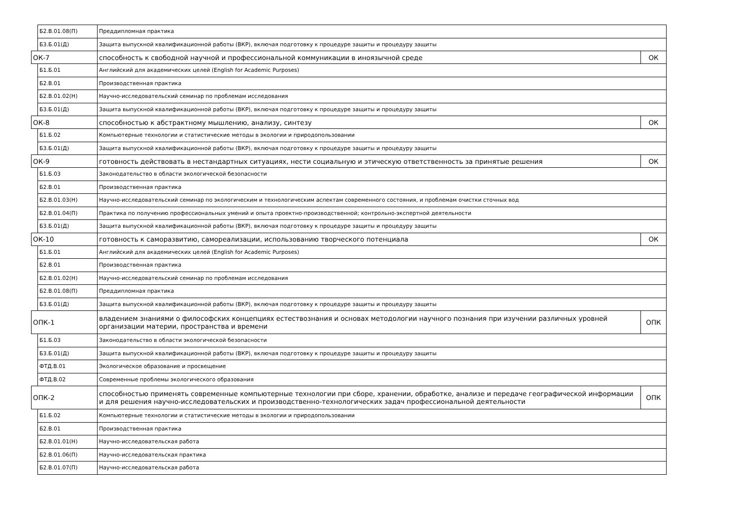| | Б2.В.01.08(П) | Преддипломная практика | |
| | Б3.Б.01(Д) | Защита выпускной квалификационной работы (ВКР), включая подготовку к процедуре защиты и процедуру защиты | |
| ОК-7 | | способность к свободной научной и профессиональной коммуникации в иноязычной среде | ОК |
| | Б1.Б.01 | Английский для академических целей (English for Academic Purposes) | |
| | Б2.В.01 | Производственная практика | |
| | Б2.В.01.02(Н) | Научно-исследовательский семинар по проблемам исследования | |
| | Б3.Б.01(Д) | Защита выпускной квалификационной работы (ВКР), включая подготовку к процедуре защиты и процедуру защиты | |
| ОК-8 | | способностью к абстрактному мышлению, анализу, синтезу | ОК |
| | Б1.Б.02 | Компьютерные технологии и статистические методы в экологии и природопользовании | |
| | Б3.Б.01(Д) | Защита выпускной квалификационной работы (ВКР), включая подготовку к процедуре защиты и процедуру защиты | |
| ОК-9 | | готовность действовать в нестандартных ситуациях, нести социальную и этическую ответственность за принятые решения | ОК |
| | Б1.Б.03 | Законодательство в области экологической безопасности | |
| | Б2.В.01 | Производственная практика | |
| | Б2.В.01.03(Н) | Научно-исследовательский семинар по экологическим и технологическим аспектам современного состояния, и проблемам очистки сточных вод | |
| | Б2.В.01.04(П) | Практика по получению профессиональных умений и опыта проектно-производственной; контрольно-экспертной деятельности | |
| | Б3.Б.01(Д) | Защита выпускной квалификационной работы (ВКР), включая подготовку к процедуре защиты и процедуру защиты | |
| ОК-10 | | готовность к саморазвитию, самореализации, использованию творческого потенциала | ОК |
| | Б1.Б.01 | Английский для академических целей (English for Academic Purposes) | |
| | Б2.В.01 | Производственная практика | |
| | Б2.В.01.02(Н) | Научно-исследовательский семинар по проблемам исследования | |
| | Б2.В.01.08(П) | Преддипломная практика | |
| | Б3.Б.01(Д) | Защита выпускной квалификационной работы (ВКР), включая подготовку к процедуре защиты и процедуру защиты | |
| ОПК-1 | | владением знаниями о философских концепциях естествознания и основах методологии научного познания при изучении различных уровней организации материи, пространства и времени | ОПК |
| | Б1.Б.03 | Законодательство в области экологической безопасности | |
| | Б3.Б.01(Д) | Защита выпускной квалификационной работы (ВКР), включая подготовку к процедуре защиты и процедуру защиты | |
| | ФТД.В.01 | Экологическое образование и просвещение | |
| | ФТД.В.02 | Современные проблемы экологического образования | |
| ОПК-2 | | способностью применять современные компьютерные технологии при сборе, хранении, обработке, анализе и передаче географической информации и для решения научно-исследовательских и производственно-технологических задач профессиональной деятельности | ОПК |
| | Б1.Б.02 | Компьютерные технологии и статистические методы в экологии и природопользовании | |
| | Б2.В.01 | Производственная практика | |
| | Б2.В.01.01(Н) | Научно-исследовательская работа | |
| | Б2.В.01.06(П) | Научно-исследовательская практика | |
| | Б2.В.01.07(П) | Научно-исследовательская работа | |